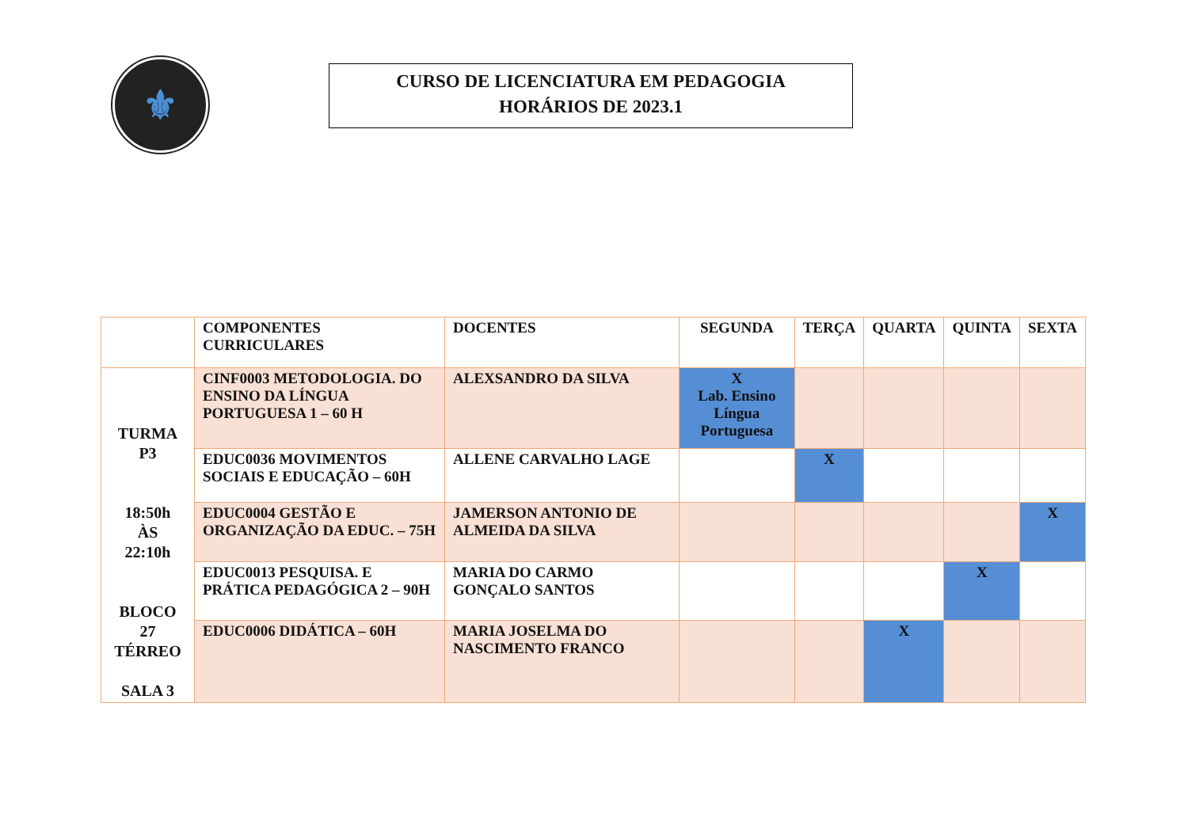⚜
CURSO DE LICENCIATURA EM PEDAGOGIA
HORÁRIOS DE 2023.1
| | COMPONENTES CURRICULARES | DOCENTES | SEGUNDA | TERÇA | QUARTA | QUINTA | SEXTA |
| --- | --- | --- | --- | --- | --- | --- | --- |
| TURMA P3 18:50h ÀS 22:10h BLOCO 27 TÉRREO SALA 3 | CINF0003 METODOLOGIA. DO ENSINO DA LÍNGUA PORTUGUESA 1 – 60 H | ALEXSANDRO DA SILVA | X Lab. Ensino Língua Portuguesa | | | | |
| | EDUC0036 MOVIMENTOS SOCIAIS E EDUCAÇÃO – 60H | ALLENE CARVALHO LAGE | | X | | | |
| | EDUC0004 GESTÃO E ORGANIZAÇÃO DA EDUC. – 75H | JAMERSON ANTONIO DE ALMEIDA DA SILVA | | | | | X |
| | EDUC0013 PESQUISA. E PRÁTICA PEDAGÓGICA 2 – 90H | MARIA DO CARMO GONÇALO SANTOS | | | | X | |
| | EDUC0006 DIDÁTICA – 60H | MARIA JOSELMA DO NASCIMENTO FRANCO | | | X | | |